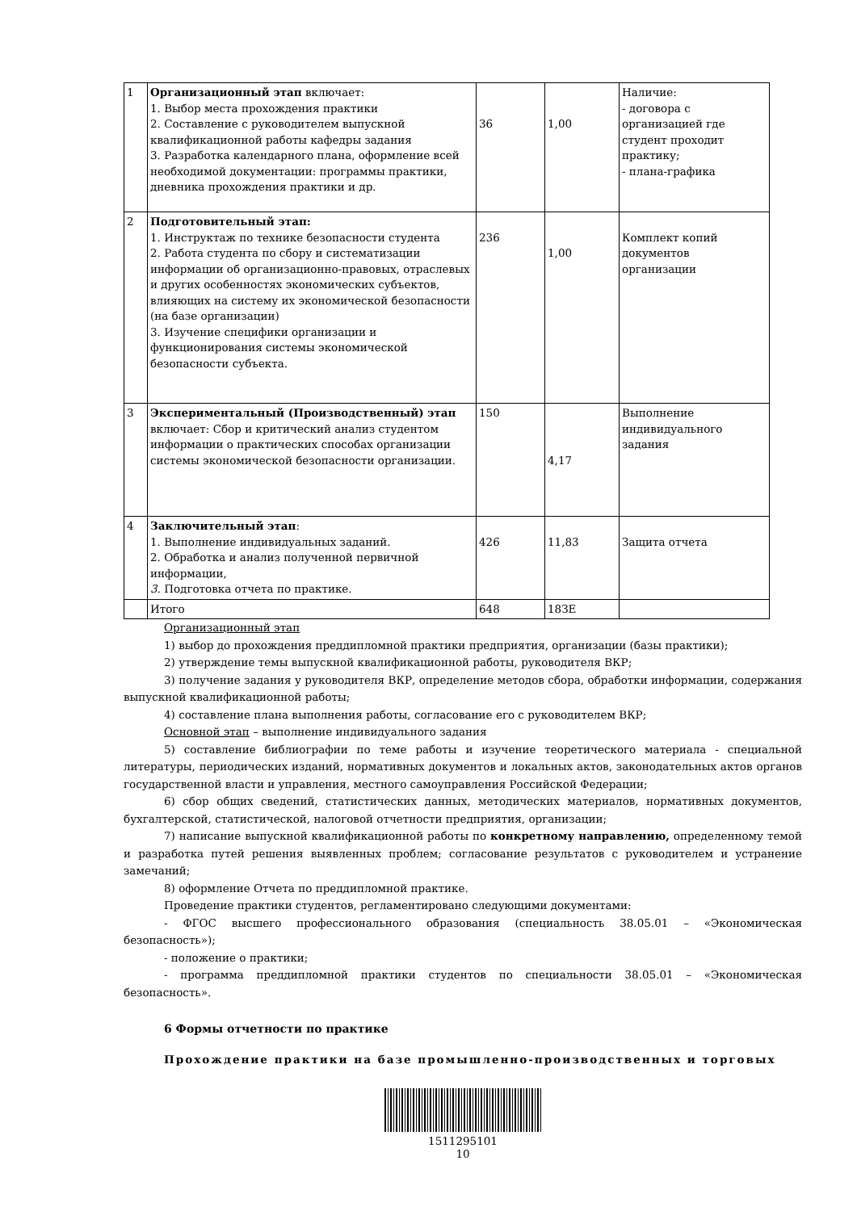| 1 | Организационный этап включает: 1. Выбор места прохождения практики 2. Составление с руководителем выпускной квалификационной работы кафедры задания 3. Разработка календарного плана, оформление всей необходимой документации: программы практики, дневника прохождения практики и др. | 36 | 1,00 | Наличие: - договора с организацией где студент проходит практику; - плана-графика |
| 2 | Подготовительный этап: 1. Инструктаж по технике безопасности студента 2. Работа студента по сбору и систематизации информации об организационно-правовых, отраслевых и других особенностях экономических субъектов, влияющих на систему их экономической безопасности (на базе организации) 3. Изучение специфики организации и функционирования системы экономической безопасности субъекта. | 236 | 1,00 | Комплект копий документов организации |
| 3 | Экспериментальный (Производственный) этап включает: Сбор и критический анализ студентом информации о практических способах организации системы экономической безопасности организации. | 150 | 4,17 | Выполнение индивидуального задания |
| 4 | Заключительный этап : 1. Выполнение индивидуальных заданий. 2. Обработка и анализ полученной первичной информации, 3. Подготовка отчета по практике. | 426 | 11,83 | Защита отчета |
| | Итого | 648 | 18ЗЕ | |
Организационный этап
1) выбор до прохождения преддипломной практики предприятия, организации (базы практики);
2) утверждение темы выпускной квалификационной работы, руководителя ВКР;
3) получение задания у руководителя ВКР, определение методов сбора, обработки информации, содержания выпускной квалификационной работы;
4) составление плана выполнения работы, согласование его с руководителем ВКР;
Основной этап – выполнение индивидуального задания
5) составление библиографии по теме работы и изучение теоретического материала - специальной литературы, периодических изданий, нормативных документов и локальных актов, законодательных актов органов государственной власти и управления, местного самоуправления Российской Федерации;
6) сбор общих сведений, статистических данных, методических материалов, нормативных документов, бухгалтерской, статистической, налоговой отчетности предприятия, организации;
7) написание выпускной квалификационной работы по конкретному направлению, определенному темой и разработка путей решения выявленных проблем; согласование результатов с руководителем и устранение замечаний;
8) оформление Отчета по преддипломной практике.
Проведение практики студентов, регламентировано следующими документами:
- ФГОС высшего профессионального образования (специальность 38.05.01 – «Экономическая безопасность»);
- положение о практики;
- программа преддипломной практики студентов по специальности 38.05.01 – «Экономическая безопасность».
6 Формы отчетности по практике
Прохождение практики на базе промышленно-производственных и торговых
1511295101
10